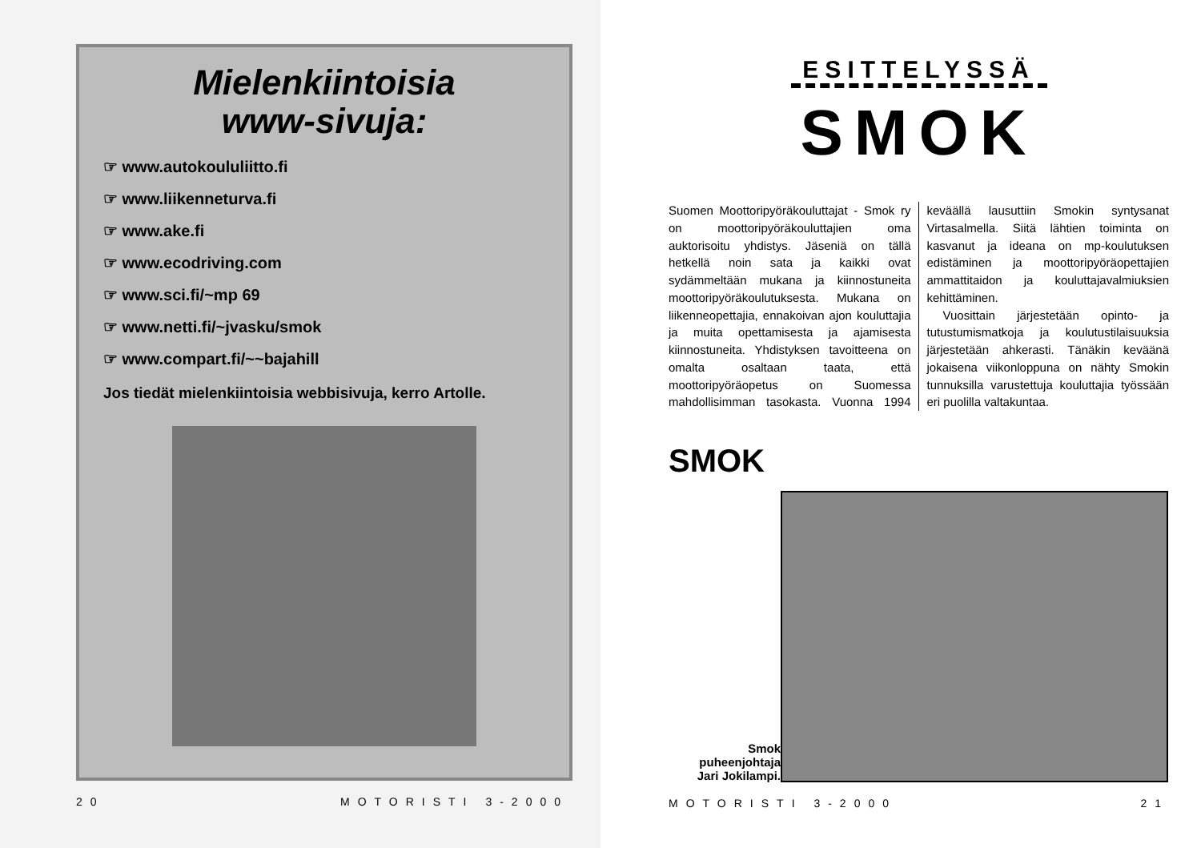Mielenkiintoisia
www-sivuja:
☞ www.autokoululiitto.fi
☞ www.liikenneturva.fi
☞ www.ake.fi
☞ www.ecodriving.com
☞ www.sci.fi/~mp 69
☞ www.netti.fi/~jvasku/smok
☞ www.compart.fi/~~bajahill
Jos tiedät mielenkiintoisia webbisivuja, kerro Artolle.
20 MOTORISTI 3-2000
ESITTELYSSÄ
SMOK
Suomen Moottoripyöräkouluttajat - Smok ry on moottoripyöräkouluttajien oma auktorisoitu yhdistys. Jäseniä on tällä hetkellä noin sata ja kaikki ovat sydämmeltään mukana ja kiinnostuneita moottoripyöräkoulutuksesta. Mukana on liikenneopettajia, ennakoivan ajon kouluttajia ja muita opettamisesta ja ajamisesta kiinnostuneita. Yhdistyksen tavoitteena on omalta osaltaan taata, että moottoripyöräopetus on Suomessa mahdollisimman tasokasta. Vuonna 1994 keväällä lausuttiin Smokin syntysanat Virtasalmella. Siitä lähtien toiminta on kasvanut ja ideana on mp-koulutuksen edistäminen ja moottoripyöräopettajien ammattitaidon ja kouluttajavalmiuksien kehittäminen.
Vuosittain järjestetään opinto- ja tutustumismatkoja ja koulutustilaisuuksia järjestetään ahkerasti. Tänäkin keväänä jokaisena viikonloppuna on nähty Smokin tunnuksilla varustettuja kouluttajia työssään eri puolilla valtakuntaa.
SMOK
Smok
puheenjohtaja
Jari Jokilampi.
MOTORISTI 3-2000 21